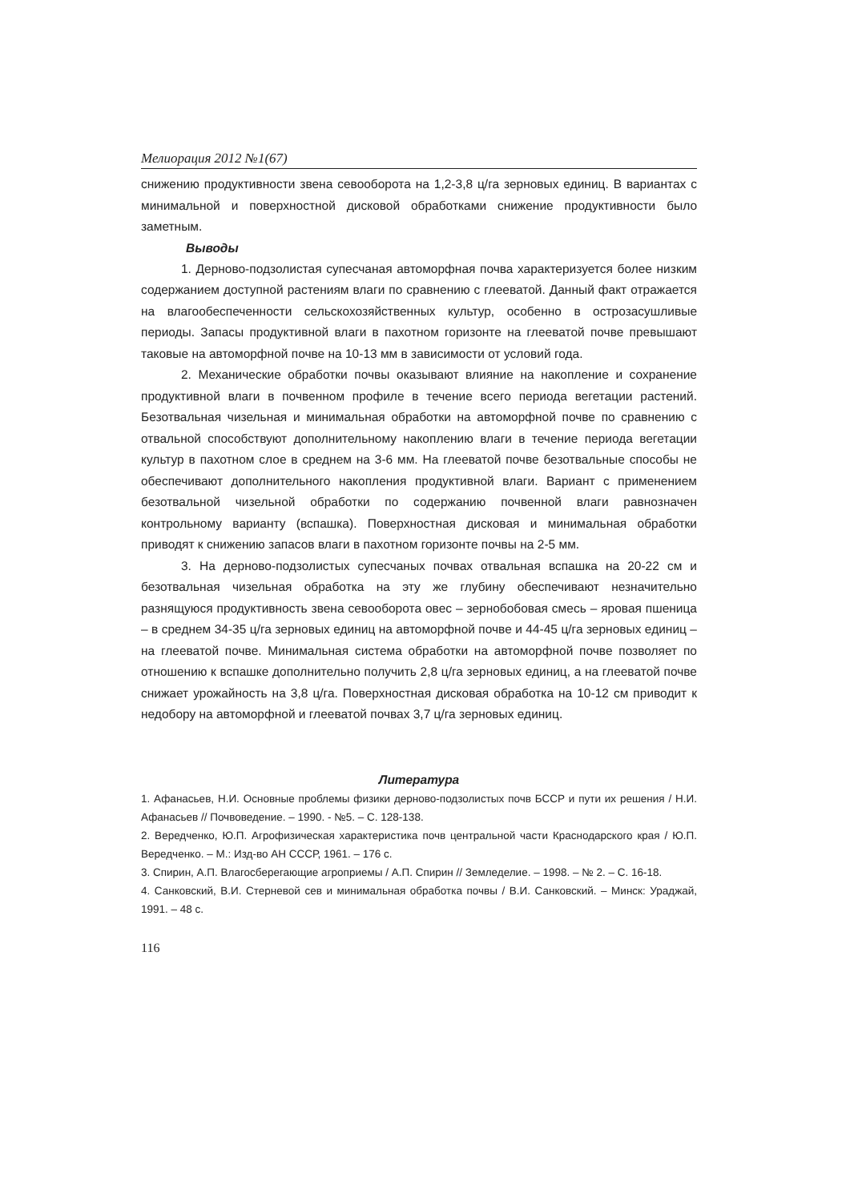Мелиорация 2012 №1(67)
снижению продуктивности звена севооборота на 1,2-3,8 ц/га зерновых единиц. В вариантах с минимальной и поверхностной дисковой обработками снижение продуктивности было заметным.
Выводы
1. Дерново-подзолистая супесчаная автоморфная почва характеризуется более низким содержанием доступной растениям влаги по сравнению с глееватой. Данный факт отражается на влагообеспеченности сельскохозяйственных культур, особенно в острозасушливые периоды. Запасы продуктивной влаги в пахотном горизонте на глееватой почве превышают таковые на автоморфной почве на 10-13 мм в зависимости от условий года.
2. Механические обработки почвы оказывают влияние на накопление и сохранение продуктивной влаги в почвенном профиле в течение всего периода вегетации растений. Безотвальная чизельная и минимальная обработки на автоморфной почве по сравнению с отвальной способствуют дополнительному накоплению влаги в течение периода вегетации культур в пахотном слое в среднем на 3-6 мм. На глееватой почве безотвальные способы не обеспечивают дополнительного накопления продуктивной влаги. Вариант с применением безотвальной чизельной обработки по содержанию почвенной влаги равнозначен контрольному варианту (вспашка). Поверхностная дисковая и минимальная обработки приводят к снижению запасов влаги в пахотном горизонте почвы на 2-5 мм.
3. На дерново-подзолистых супесчаных почвах отвальная вспашка на 20-22 см и безотвальная чизельная обработка на эту же глубину обеспечивают незначительно разнящуюся продуктивность звена севооборота овес – зернобобовая смесь – яровая пшеница – в среднем 34-35 ц/га зерновых единиц на автоморфной почве и 44-45 ц/га зерновых единиц – на глееватой почве. Минимальная система обработки на автоморфной почве позволяет по отношению к вспашке дополнительно получить 2,8 ц/га зерновых единиц, а на глееватой почве снижает урожайность на 3,8 ц/га. Поверхностная дисковая обработка на 10-12 см приводит к недобору на автоморфной и глееватой почвах 3,7 ц/га зерновых единиц.
Литература
1. Афанасьев, Н.И. Основные проблемы физики дерново-подзолистых почв БССР и пути их решения / Н.И. Афанасьев // Почвоведение. – 1990. - №5. – С. 128-138.
2. Вередченко, Ю.П. Агрофизическая характеристика почв центральной части Краснодарского края / Ю.П. Вередченко. – М.: Изд-во АН СССР, 1961. – 176 с.
3. Спирин, А.П. Влагосберегающие агроприемы / А.П. Спирин // Земледелие. – 1998. – № 2. – С. 16-18.
4. Санковский, В.И. Стерневой сев и минимальная обработка почвы / В.И. Санковский. – Минск: Ураджай, 1991. – 48 с.
116